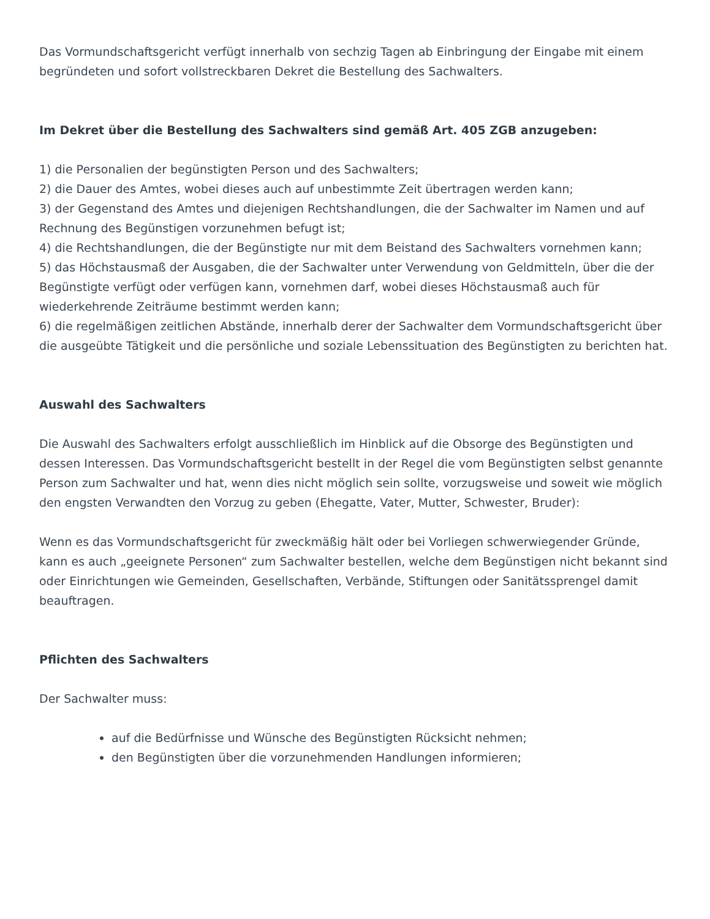Das Vormundschaftsgericht verfügt innerhalb von sechzig Tagen ab Einbringung der Eingabe mit einem begründeten und sofort vollstreckbaren Dekret die Bestellung des Sachwalters.
Im Dekret über die Bestellung des Sachwalters sind gemäß Art. 405 ZGB anzugeben:
1) die Personalien der begünstigten Person und des Sachwalters;
2) die Dauer des Amtes, wobei dieses auch auf unbestimmte Zeit übertragen werden kann;
3) der Gegenstand des Amtes und diejenigen Rechtshandlungen, die der Sachwalter im Namen und auf Rechnung des Begünstigen vorzunehmen befugt ist;
4) die Rechtshandlungen, die der Begünstigte nur mit dem Beistand des Sachwalters vornehmen kann;
5) das Höchstausmaß der Ausgaben, die der Sachwalter unter Verwendung von Geldmitteln, über die der Begünstigte verfügt oder verfügen kann, vornehmen darf, wobei dieses Höchstausmaß auch für wiederkehrende Zeiträume bestimmt werden kann;
6) die regelmäßigen zeitlichen Abstände, innerhalb derer der Sachwalter dem Vormundschaftsgericht über die ausgeübte Tätigkeit und die persönliche und soziale Lebenssituation des Begünstigten zu berichten hat.
Auswahl des Sachwalters
Die Auswahl des Sachwalters erfolgt ausschließlich im Hinblick auf die Obsorge des Begünstigten und dessen Interessen. Das Vormundschaftsgericht bestellt in der Regel die vom Begünstigten selbst genannte Person zum Sachwalter und hat, wenn dies nicht möglich sein sollte, vorzugsweise und soweit wie möglich den engsten Verwandten den Vorzug zu geben (Ehegatte, Vater, Mutter, Schwester, Bruder):
Wenn es das Vormundschaftsgericht für zweckmäßig hält oder bei Vorliegen schwerwiegender Gründe, kann es auch „geeignete Personen“ zum Sachwalter bestellen, welche dem Begünstigen nicht bekannt sind oder Einrichtungen wie Gemeinden, Gesellschaften, Verbände, Stiftungen oder Sanitätssprengel damit beauftragen.
Pflichten des Sachwalters
Der Sachwalter muss:
auf die Bedürfnisse und Wünsche des Begünstigten Rücksicht nehmen;
den Begünstigten über die vorzunehmenden Handlungen informieren;